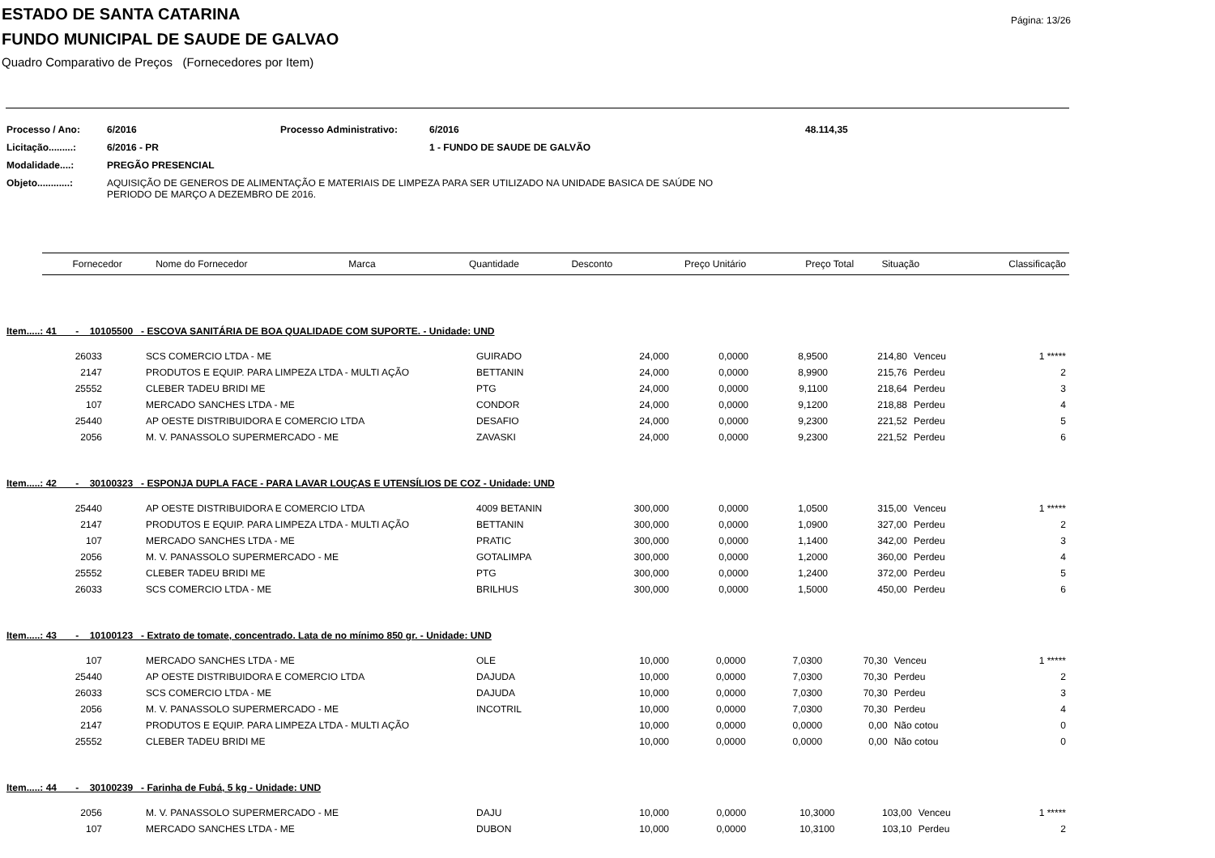Página: 13/26
ESTADO DE SANTA CATARINA
FUNDO MUNICIPAL DE SAUDE DE GALVAO
Quadro Comparativo de Preços (Fornecedores por Item)
| Processo / Ano: | 6/2016 | Processo Administrativo: | 6/2016 | 48.114,35 |
| Licitação.........: | 6/2016 - PR | | 1 - FUNDO DE SAUDE DE GALVÃO | |
| Modalidade....: | PREGÃO PRESENCIAL | | | |
| Objeto............: | AQUISIÇÃO DE GENEROS DE ALIMENTAÇÃO E MATERIAIS DE LIMPEZA PARA SER UTILIZADO NA UNIDADE BASICA DE SAÚDE NO PERIODO DE MARÇO A DEZEMBRO DE 2016. | | | |
| Fornecedor | Nome do Fornecedor | Marca | Quantidade | Desconto | Preço Unitário | Preço Total | Situação | Classificação |
| --- | --- | --- | --- | --- | --- | --- | --- | --- |
Item.....: 41 - 10105500 - ESCOVA SANITÁRIA DE BOA QUALIDADE COM SUPORTE. - Unidade: UND
| 26033 | SCS COMERCIO LTDA - ME | GUIRADO | 24,000 | 0,0000 | 8,9500 | 214,80 | Venceu | 1 ***** |
| 2147 | PRODUTOS E EQUIP. PARA LIMPEZA LTDA - MULTI AÇÃO | BETTANIN | 24,000 | 0,0000 | 8,9900 | 215,76 | Perdeu | 2 |
| 25552 | CLEBER TADEU BRIDI ME | PTG | 24,000 | 0,0000 | 9,1100 | 218,64 | Perdeu | 3 |
| 107 | MERCADO SANCHES LTDA - ME | CONDOR | 24,000 | 0,0000 | 9,1200 | 218,88 | Perdeu | 4 |
| 25440 | AP OESTE DISTRIBUIDORA E COMERCIO LTDA | DESAFIO | 24,000 | 0,0000 | 9,2300 | 221,52 | Perdeu | 5 |
| 2056 | M. V. PANASSOLO SUPERMERCADO - ME | ZAVASKI | 24,000 | 0,0000 | 9,2300 | 221,52 | Perdeu | 6 |
Item.....: 42 - 30100323 - ESPONJA DUPLA FACE - PARA LAVAR LOUÇAS E UTENSÍLIOS DE COZ - Unidade: UND
| 25440 | AP OESTE DISTRIBUIDORA E COMERCIO LTDA | 4009 BETANIN | 300,000 | 0,0000 | 1,0500 | 315,00 | Venceu | 1 ***** |
| 2147 | PRODUTOS E EQUIP. PARA LIMPEZA LTDA - MULTI AÇÃO | BETTANIN | 300,000 | 0,0000 | 1,0900 | 327,00 | Perdeu | 2 |
| 107 | MERCADO SANCHES LTDA - ME | PRATIC | 300,000 | 0,0000 | 1,1400 | 342,00 | Perdeu | 3 |
| 2056 | M. V. PANASSOLO SUPERMERCADO - ME | GOTALIMPA | 300,000 | 0,0000 | 1,2000 | 360,00 | Perdeu | 4 |
| 25552 | CLEBER TADEU BRIDI ME | PTG | 300,000 | 0,0000 | 1,2400 | 372,00 | Perdeu | 5 |
| 26033 | SCS COMERCIO LTDA - ME | BRILHUS | 300,000 | 0,0000 | 1,5000 | 450,00 | Perdeu | 6 |
Item.....: 43 - 10100123 - Extrato de tomate, concentrado. Lata de no mínimo 850 gr. - Unidade: UND
| 107 | MERCADO SANCHES LTDA - ME | OLE | 10,000 | 0,0000 | 7,0300 | 70,30 | Venceu | 1 ***** |
| 25440 | AP OESTE DISTRIBUIDORA E COMERCIO LTDA | DAJUDA | 10,000 | 0,0000 | 7,0300 | 70,30 | Perdeu | 2 |
| 26033 | SCS COMERCIO LTDA - ME | DAJUDA | 10,000 | 0,0000 | 7,0300 | 70,30 | Perdeu | 3 |
| 2056 | M. V. PANASSOLO SUPERMERCADO - ME | INCOTRIL | 10,000 | 0,0000 | 7,0300 | 70,30 | Perdeu | 4 |
| 2147 | PRODUTOS E EQUIP. PARA LIMPEZA LTDA - MULTI AÇÃO | | 10,000 | 0,0000 | 0,0000 | 0,00 | Não cotou | 0 |
| 25552 | CLEBER TADEU BRIDI ME | | 10,000 | 0,0000 | 0,0000 | 0,00 | Não cotou | 0 |
Item.....: 44 - 30100239 - Farinha de Fubá, 5 kg - Unidade: UND
| 2056 | M. V. PANASSOLO SUPERMERCADO - ME | DAJU | 10,000 | 0,0000 | 10,3000 | 103,00 | Venceu | 1 ***** |
| 107 | MERCADO SANCHES LTDA - ME | DUBON | 10,000 | 0,0000 | 10,3100 | 103,10 | Perdeu | 2 |